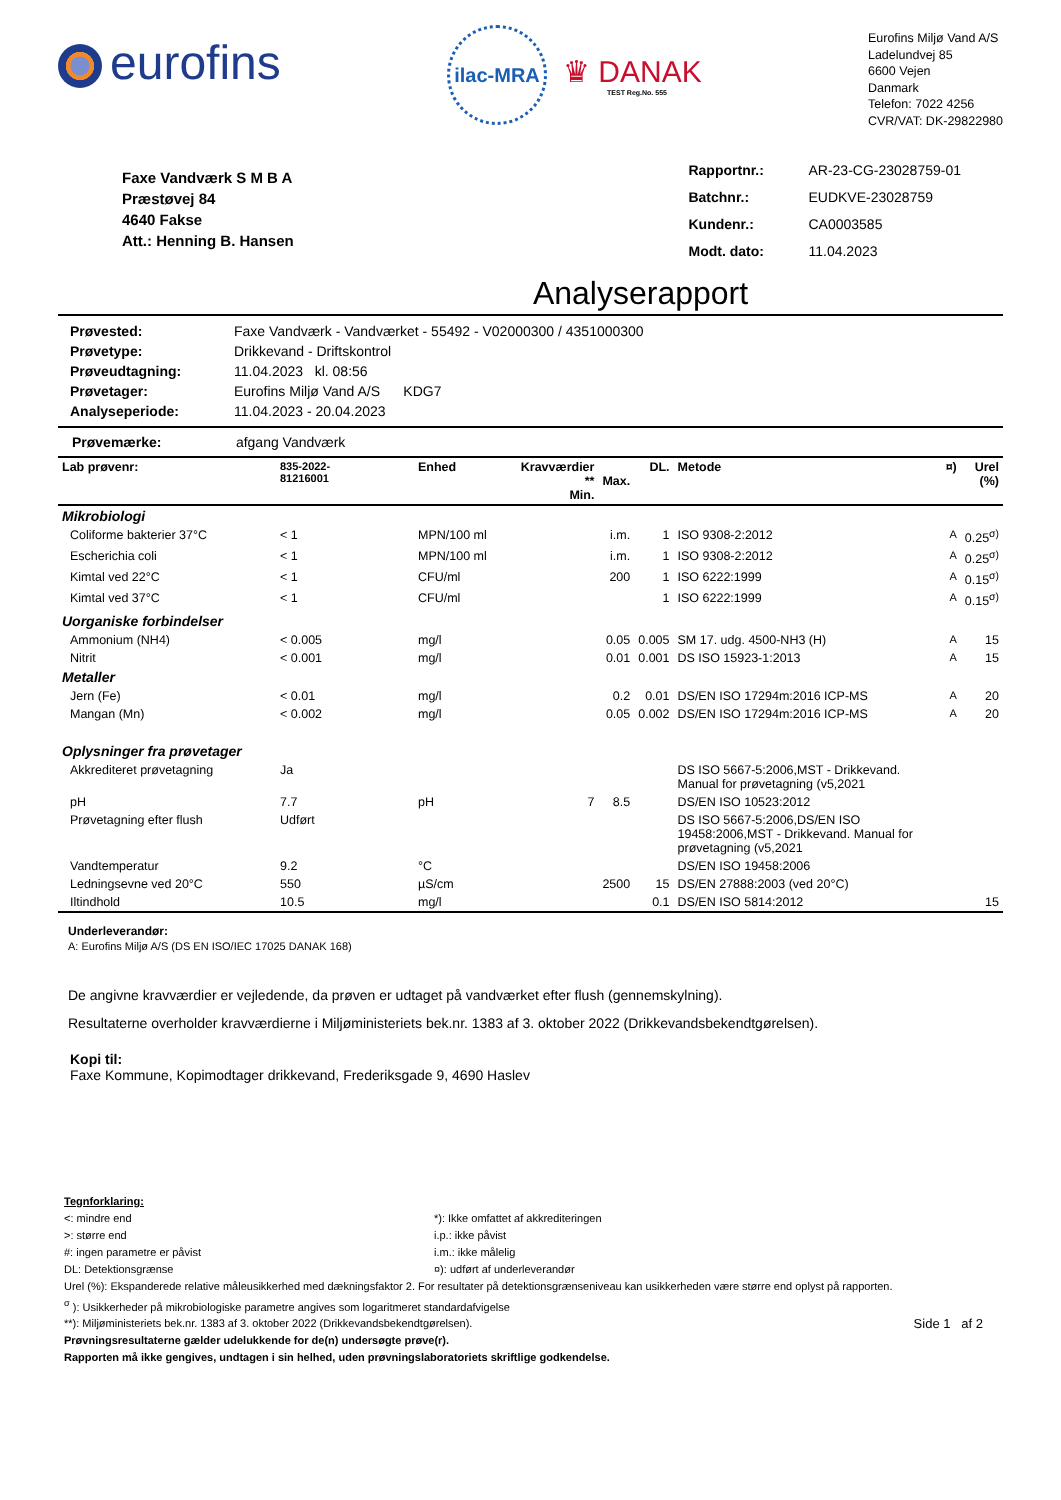eurofins
ilac-MRA
♛ DANAK
TEST Reg.No. 555
Eurofins Miljø Vand A/S
Ladelundvej 85
6600 Vejen
Danmark
Telefon: 7022 4256
CVR/VAT: DK-29822980
Faxe Vandværk S M B A
Præstøvej 84
4640 Fakse
Att.: Henning B. Hansen
| Rapportnr.: | AR-23-CG-23028759-01 |
| Batchnr.: | EUDKVE-23028759 |
| Kundenr.: | CA0003585 |
| Modt. dato: | 11.04.2023 |
Analyserapport
| Prøvested: | Faxe Vandværk - Vandværket - 55492 - V02000300 / 4351000300 |
| Prøvetype: | Drikkevand - Driftskontrol |
| Prøveudtagning: | 11.04.2023 kl. 08:56 |
| Prøvetager: | Eurofins Miljø Vand A/S KDG7 |
| Analyseperiode: | 11.04.2023 - 20.04.2023 |
Prøvemærke: afgang Vandværk
| Lab prøvenr: | 835-2022- 81216001 | Enhed | Kravværdier ** Min. | Max. | DL. | Metode | ¤) | Urel (%) |
| --- | --- | --- | --- | --- | --- | --- | --- | --- |
| Mikrobiologi | | | | | | | | |
| Coliforme bakterier 37°C | < 1 | MPN/100 ml | | i.m. | 1 | ISO 9308-2:2012 | A | 0.25<sup>σ)</sup> |
| Escherichia coli | < 1 | MPN/100 ml | | i.m. | 1 | ISO 9308-2:2012 | A | 0.25<sup>σ)</sup> |
| Kimtal ved 22°C | < 1 | CFU/ml | | 200 | 1 | ISO 6222:1999 | A | 0.15<sup>σ)</sup> |
| Kimtal ved 37°C | < 1 | CFU/ml | | | 1 | ISO 6222:1999 | A | 0.15<sup>σ)</sup> |
| Uorganiske forbindelser | | | | | | | | |
| Ammonium (NH4) | < 0.005 | mg/l | | 0.05 | 0.005 | SM 17. udg. 4500-NH3 (H) | A | 15 |
| Nitrit | < 0.001 | mg/l | | 0.01 | 0.001 | DS ISO 15923-1:2013 | A | 15 |
| Metaller | | | | | | | | |
| Jern (Fe) | < 0.01 | mg/l | | 0.2 | 0.01 | DS/EN ISO 17294m:2016 ICP-MS | A | 20 |
| Mangan (Mn) | < 0.002 | mg/l | | 0.05 | 0.002 | DS/EN ISO 17294m:2016 ICP-MS | A | 20 |
| Oplysninger fra prøvetager | | | | | | | | |
| Akkrediteret prøvetagning | Ja | | | | | DS ISO 5667-5:2006,MST - Drikkevand. Manual for prøvetagning (v5,2021 | | |
| pH | 7.7 | pH | 7 | 8.5 | | DS/EN ISO 10523:2012 | | |
| Prøvetagning efter flush | Udført | | | | | DS ISO 5667-5:2006,DS/EN ISO 19458:2006,MST - Drikkevand. Manual for prøvetagning (v5,2021 | | |
| Vandtemperatur | 9.2 | °C | | | | DS/EN ISO 19458:2006 | | |
| Ledningsevne ved 20°C | 550 | µS/cm | | 2500 | 15 | DS/EN 27888:2003 (ved 20°C) | | |
| Iltindhold | 10.5 | mg/l | | | 0.1 | DS/EN ISO 5814:2012 | | 15 |
Underleverandør:
A: Eurofins Miljø A/S (DS EN ISO/IEC 17025 DANAK 168)
De angivne kravværdier er vejledende, da prøven er udtaget på vandværket efter flush (gennemskylning).
Resultaterne overholder kravværdierne i Miljøministeriets bek.nr. 1383 af 3. oktober 2022 (Drikkevandsbekendtgørelsen).
Kopi til:
Faxe Kommune, Kopimodtager drikkevand, Frederiksgade 9, 4690 Haslev
Tegnforklaring:
<: mindre end
>: større end
#: ingen parametre er påvist
DL: Detektionsgrænse
*): Ikke omfattet af akkrediteringen
i.p.: ikke påvist
i.m.: ikke målelig
¤): udført af underleverandør
Urel (%): Ekspanderede relative måleusikkerhed med dækningsfaktor 2. For resultater på detektionsgrænseniveau kan usikkerheden være større end oplyst på rapporten.
<sup>σ</sup> ): Usikkerheder på mikrobiologiske parametre angives som logaritmeret standardafvigelse
**): Miljøministeriets bek.nr. 1383 af 3. oktober 2022 (Drikkevandsbekendtgørelsen). Side 1 af 2
Prøvningsresultaterne gælder udelukkende for de(n) undersøgte prøve(r).
Rapporten må ikke gengives, undtagen i sin helhed, uden prøvningslaboratoriets skriftlige godkendelse.